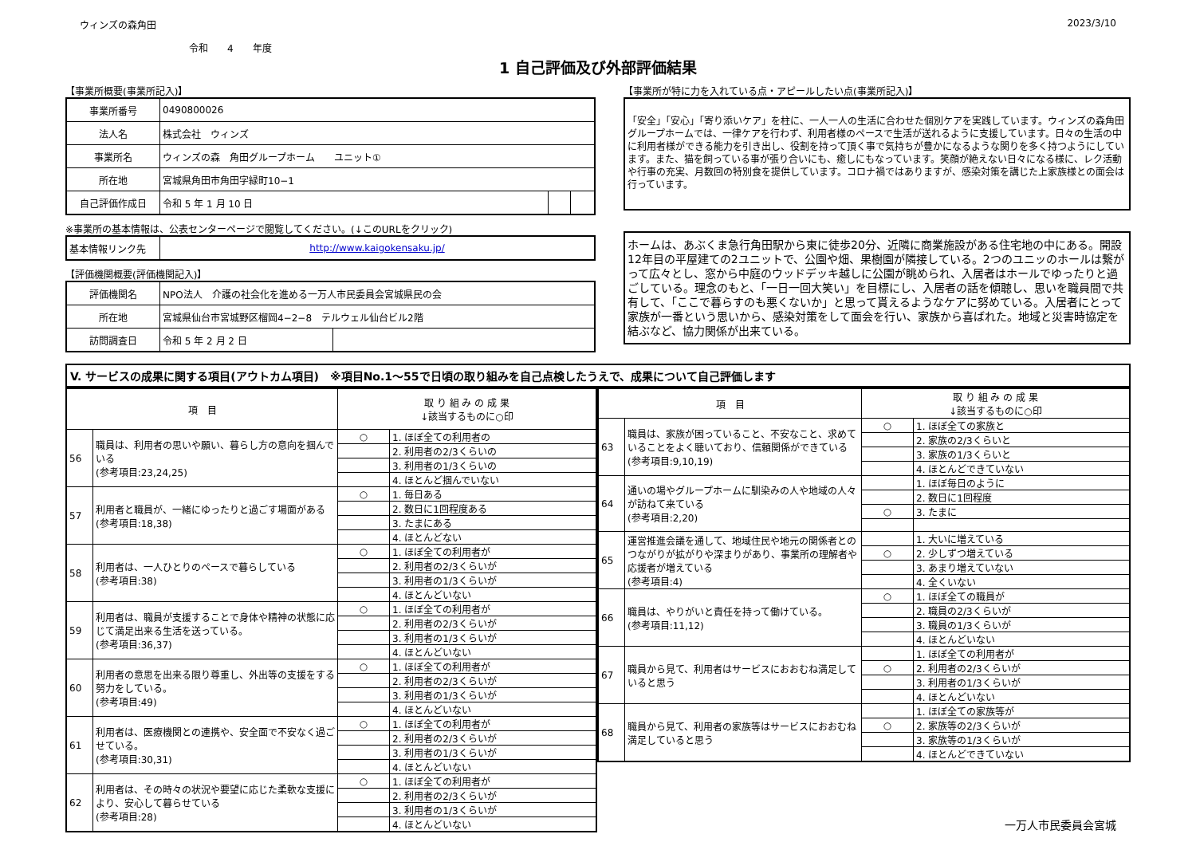ウィンズの森角田 2023/3/10
令和　　4　　年度
1 自己評価及び外部評価結果
【事業所概要(事業所記入)】
| 事業所番号 | 0490800026 | | |
| 法人名 | 株式会社 ウィンズ | | |
| 事業所名 | ウィンズの森 角田グループホーム ユニット① | | |
| 所在地 | 宮城県角田市角田字緑町10−1 | | |
| 自己評価作成日 | 令和 5 年 1 月 10 日 | | |
※事業所の基本情報は、公表センターページで閲覧してください。(↓このURLをクリック)
| 基本情報リンク先 | http://www.kaigokensaku.jp/ |
【評価機関概要(評価機関記入)】
| 評価機関名 | NPO法人 介護の社会化を進める一万人市民委員会宮城県民の会 | |
| 所在地 | 宮城県仙台市宮城野区榴岡4−2−8 テルウェル仙台ビル2階 | |
| 訪問調査日 | 令和 5 年 2 月 2 日 | |
【事業所が特に力を入れている点・アピールしたい点(事業所記入)】
「安全」「安心」「寄り添いケア」を柱に、一人一人の生活に合わせた個別ケアを実践しています。ウィンズの森角田グループホームでは、一律ケアを行わず、利用者様のペースで生活が送れるように支援しています。日々の生活の中に利用者様ができる能力を引き出し、役割を持って頂く事で気持ちが豊かになるような関りを多く持つようにしています。また、猫を飼っている事が張り合いにも、癒しにもなっています。笑顔が絶えない日々になる様に、レク活動や行事の充実、月数回の特別食を提供しています。コロナ禍ではありますが、感染対策を講じた上家族様との面会は行っています。
ホームは、あぶくま急行角田駅から東に徒歩20分、近隣に商業施設がある住宅地の中にある。開設12年目の平屋建ての2ユニットで、公園や畑、果樹園が隣接している。2つのユニッのホールは繋がって広々とし、窓から中庭のウッドデッキ越しに公園が眺められ、入居者はホールでゆったりと過ごしている。理念のもと、「一日一回大笑い」を目標にし、入居者の話を傾聴し、思いを職員間で共有して、「ここで暮らすのも悪くないか」と思って貰えるようなケアに努めている。入居者にとって家族が一番という思いから、感染対策をして面会を行い、家族から喜ばれた。地域と災害時協定を結ぶなど、協力関係が出来ている。
V. サービスの成果に関する項目(アウトカム項目)　※項目No.1〜55で日頃の取り組みを自己点検したうえで、成果について自己評価します
| 項 目 | | 取 り 組 み の 成 果 ↓該当するものに○印 | |
| --- | --- | --- | --- |
| 56 | 職員は、利用者の思いや願い、暮らし方の意向を掴んでいる (参考項目:23,24,25) | ○ | 1. ほぼ全ての利用者の |
| | | | 2. 利用者の2/3くらいの |
| | | | 3. 利用者の1/3くらいの |
| | | | 4. ほとんど掴んでいない |
| 57 | 利用者と職員が、一緒にゆったりと過ごす場面がある (参考項目:18,38) | ○ | 1. 毎日ある |
| | | | 2. 数日に1回程度ある |
| | | | 3. たまにある |
| | | | 4. ほとんどない |
| 58 | 利用者は、一人ひとりのペースで暮らしている (参考項目:38) | ○ | 1. ほぼ全ての利用者が |
| | | | 2. 利用者の2/3くらいが |
| | | | 3. 利用者の1/3くらいが |
| | | | 4. ほとんどいない |
| 59 | 利用者は、職員が支援することで身体や精神の状態に応じて満足出来る生活を送っている。 (参考項目:36,37) | ○ | 1. ほぼ全ての利用者が |
| | | | 2. 利用者の2/3くらいが |
| | | | 3. 利用者の1/3くらいが |
| | | | 4. ほとんどいない |
| 60 | 利用者の意思を出来る限り尊重し、外出等の支援をする努力をしている。 (参考項目:49) | ○ | 1. ほぼ全ての利用者が |
| | | | 2. 利用者の2/3くらいが |
| | | | 3. 利用者の1/3くらいが |
| | | | 4. ほとんどいない |
| 61 | 利用者は、医療機関との連携や、安全面で不安なく過ごせている。 (参考項目:30,31) | ○ | 1. ほぼ全ての利用者が |
| | | | 2. 利用者の2/3くらいが |
| | | | 3. 利用者の1/3くらいが |
| | | | 4. ほとんどいない |
| 62 | 利用者は、その時々の状況や要望に応じた柔軟な支援により、安心して暮らせている (参考項目:28) | ○ | 1. ほぼ全ての利用者が |
| | | | 2. 利用者の2/3くらいが |
| | | | 3. 利用者の1/3くらいが |
| | | | 4. ほとんどいない |
| 項 目 | | 取 り 組 み の 成 果 ↓該当するものに○印 | |
| --- | --- | --- | --- |
| 63 | 職員は、家族が困っていること、不安なこと、求めていることをよく聴いており、信頼関係ができている (参考項目:9,10,19) | ○ | 1. ほぼ全ての家族と |
| | | | 2. 家族の2/3くらいと |
| | | | 3. 家族の1/3くらいと |
| | | | 4. ほとんどできていない |
| 64 | 通いの場やグループホームに馴染みの人や地域の人々が訪ねて来ている (参考項目:2,20) | | 1. ほぼ毎日のように |
| | | | 2. 数日に1回程度 |
| | | ○ | 3. たまに |
| 65 | 運営推進会議を通して、地域住民や地元の関係者とのつながりが拡がりや深まりがあり、事業所の理解者や応援者が増えている (参考項目:4) | | 1. 大いに増えている |
| | | ○ | 2. 少しずつ増えている |
| | | | 3. あまり増えていない |
| | | | 4. 全くいない |
| 66 | 職員は、やりがいと責任を持って働けている。 (参考項目:11,12) | ○ | 1. ほぼ全ての職員が |
| | | | 2. 職員の2/3くらいが |
| | | | 3. 職員の1/3くらいが |
| | | | 4. ほとんどいない |
| 67 | 職員から見て、利用者はサービスにおおむね満足していると思う | | 1. ほぼ全ての利用者が |
| | | ○ | 2. 利用者の2/3くらいが |
| | | | 3. 利用者の1/3くらいが |
| | | | 4. ほとんどいない |
| 68 | 職員から見て、利用者の家族等はサービスにおおむね満足していると思う | | 1. ほぼ全ての家族等が |
| | | ○ | 2. 家族等の2/3くらいが |
| | | | 3. 家族等の1/3くらいが |
| | | | 4. ほとんどできていない |
一万人市民委員会宮城